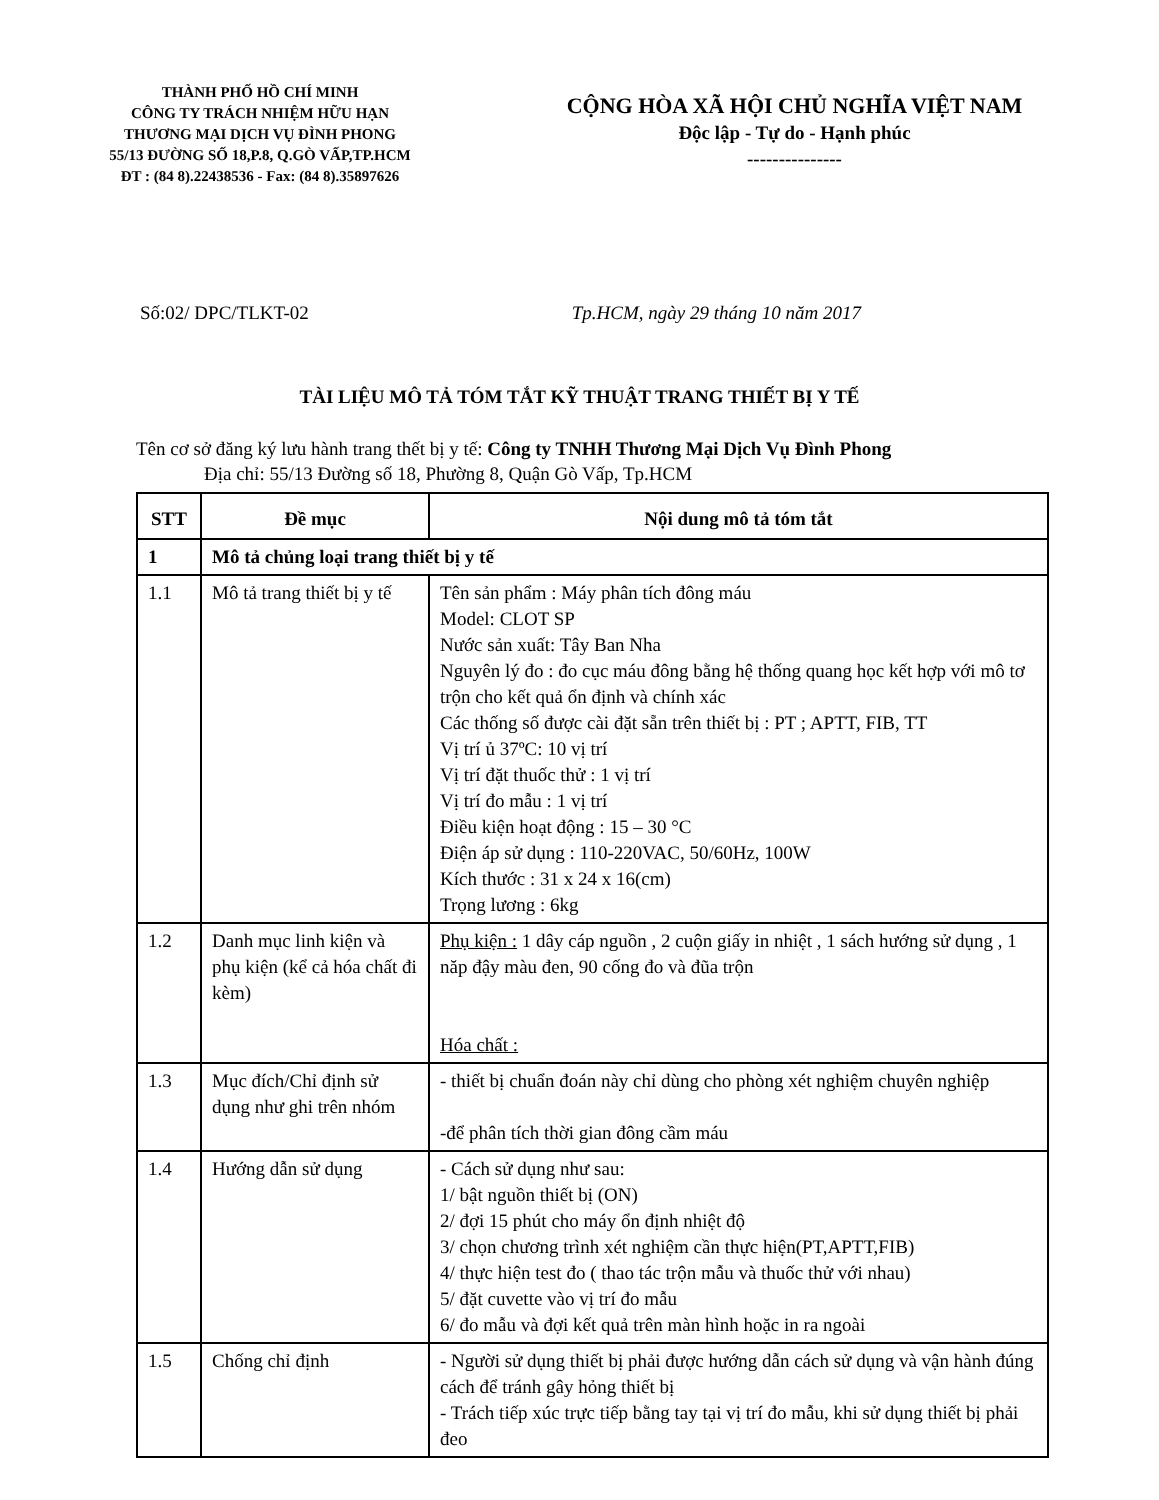THÀNH PHỐ HỒ CHÍ MINH
CÔNG TY TRÁCH NHIỆM HỮU HẠN
THƯƠNG MẠI DỊCH VỤ ĐÌNH PHONG
55/13 ĐƯỜNG SỐ 18,P.8, Q.GÒ VẤP,TP.HCM
ĐT : (84 8).22438536 - Fax: (84 8).35897626
CỘNG HÒA XÃ HỘI CHỦ NGHĨA VIỆT NAM
Độc lập - Tự do - Hạnh phúc
---------------
Số:02/ DPC/TLKT-02 Tp.HCM, ngày 29 tháng 10 năm 2017
TÀI LIỆU MÔ TẢ TÓM TẮT KỸ THUẬT TRANG THIẾT BỊ Y TẾ
Tên cơ sở đăng ký lưu hành trang thết bị y tế: Công ty TNHH Thương Mại Dịch Vụ Đình Phong
Địa chỉ: 55/13 Đường số 18, Phường 8, Quận Gò Vấp, Tp.HCM
| STT | Đề mục | Nội dung mô tả tóm tắt |
| --- | --- | --- |
| 1 | Mô tả chủng loại trang thiết bị y tế | |
| 1.1 | Mô tả trang thiết bị y tế | Tên sản phẩm : Máy phân tích đông máu Model: CLOT SP Nước sản xuất: Tây Ban Nha Nguyên lý đo : đo cục máu đông bằng hệ thống quang học kết hợp với mô tơ trộn cho kết quả ổn định và chính xác Các thống số được cài đặt sẵn trên thiết bị : PT ; APTT, FIB, TT Vị trí ủ 37ºC: 10 vị trí Vị trí đặt thuốc thử : 1 vị trí Vị trí đo mẫu : 1 vị trí Điều kiện hoạt động : 15 – 30 °C Điện áp sử dụng : 110-220VAC, 50/60Hz, 100W Kích thước : 31 x 24 x 16(cm) Trọng lương : 6kg |
| 1.2 | Danh mục linh kiện và phụ kiện (kể cả hóa chất đi kèm) | Phụ kiện : 1 dây cáp nguồn , 2 cuộn giấy in nhiệt , 1 sách hướng sử dụng , 1 năp đậy màu đen, 90 cống đo và đũa trộn Hóa chất : |
| 1.3 | Mục đích/Chỉ định sử dụng như ghi trên nhóm | - thiết bị chuẩn đoán này chỉ dùng cho phòng xét nghiệm chuyên nghiệp -để phân tích thời gian đông cầm máu |
| 1.4 | Hướng dẫn sử dụng | - Cách sử dụng như sau: 1/ bật nguồn thiết bị (ON) 2/ đợi 15 phút cho máy ổn định nhiệt độ 3/ chọn chương trình xét nghiệm cần thực hiện(PT,APTT,FIB) 4/ thực hiện test đo ( thao tác trộn mẫu và thuốc thử với nhau) 5/ đặt cuvette vào vị trí đo mẫu 6/ đo mẫu và đợi kết quả trên màn hình hoặc in ra ngoài |
| 1.5 | Chống chỉ định | - Người sử dụng thiết bị phải được hướng dẫn cách sử dụng và vận hành đúng cách để tránh gây hỏng thiết bị - Trách tiếp xúc trực tiếp bằng tay tại vị trí đo mẫu, khi sử dụng thiết bị phải đeo |